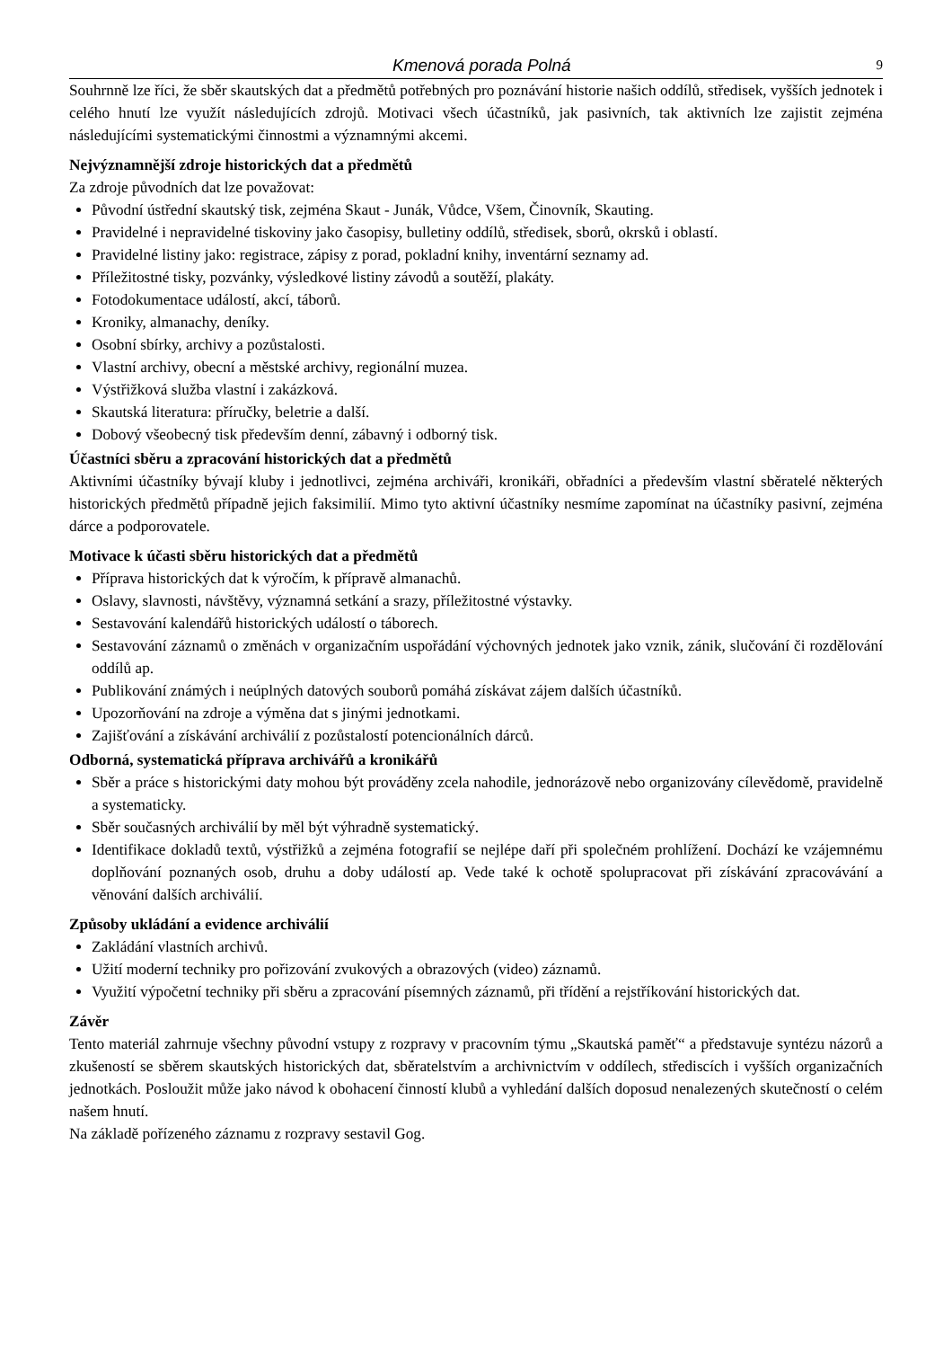Kmenová porada Polná 9
Souhrnně lze říci, že sběr skautských dat a předmětů potřebných pro poznávání historie našich oddílů, středisek, vyšších jednotek i celého hnutí lze využít následujících zdrojů. Motivaci všech účastníků, jak pasivních, tak aktivních lze zajistit zejména následujícími systematickými činnostmi a významnými akcemi.
Nejvýznamnější zdroje historických dat a předmětů
Za zdroje původních dat lze považovat:
Původní ústřední skautský tisk, zejména Skaut - Junák, Vůdce, Všem, Činovník, Skauting.
Pravidelné i nepravidelné tiskoviny jako časopisy, bulletiny oddílů, středisek, sborů, okrsků i oblastí.
Pravidelné listiny jako: registrace, zápisy z porad, pokladní knihy, inventární seznamy ad.
Příležitostné tisky, pozvánky, výsledkové listiny závodů a soutěží, plakáty.
Fotodokumentace událostí, akcí, táborů.
Kroniky, almanachy, deníky.
Osobní sbírky, archivy a pozůstalosti.
Vlastní archivy, obecní a městské archivy, regionální muzea.
Výstřižková služba vlastní i zakázková.
Skautská literatura: příručky, beletrie a další.
Dobový všeobecný tisk především denní, zábavný i odborný tisk.
Účastníci sběru a zpracování historických dat a předmětů
Aktivními účastníky bývají kluby i jednotlivci, zejména archiváři, kronikáři, obřadníci a především vlastní sběratelé některých historických předmětů případně jejich faksimilií. Mimo tyto aktivní účastníky nesmíme zapomínat na účastníky pasivní, zejména dárce a podporovatele.
Motivace k účasti sběru historických dat a předmětů
Příprava historických dat k výročím, k přípravě almanachů.
Oslavy, slavnosti, návštěvy, významná setkání a srazy, příležitostné výstavky.
Sestavování kalendářů historických událostí o táborech.
Sestavování záznamů o změnách v organizačním uspořádání výchovných jednotek jako vznik, zánik, slučování či rozdělování oddílů ap.
Publikování známých i neúplných datových souborů pomáhá získávat zájem dalších účastníků.
Upozorňování na zdroje a výměna dat s jinými jednotkami.
Zajišťování a získávání archiválií z pozůstalostí potencionálních dárců.
Odborná, systematická příprava archivářů a kronikářů
Sběr a práce s historickými daty mohou být prováděny zcela nahodile, jednorázově nebo organizovány cílevědomě, pravidelně a systematicky.
Sběr současných archiválií by měl být výhradně systematický.
Identifikace dokladů textů, výstřižků a zejména fotografií se nejlépe daří při společném prohlížení. Dochází ke vzájemnému doplňování poznaných osob, druhu a doby událostí ap. Vede také k ochotě spolupracovat při získávání zpracovávání a věnování dalších archiválií.
Způsoby ukládání a evidence archiválií
Zakládání vlastních archivů.
Užití moderní techniky pro pořizování zvukových a obrazových (video) záznamů.
Využití výpočetní techniky při sběru a zpracování písemných záznamů, při třídění a rejstříkování historických dat.
Závěr
Tento materiál zahrnuje všechny původní vstupy z rozpravy v pracovním týmu „Skautská paměť“ a představuje syntézu názorů a zkušeností se sběrem skautských historických dat, sběratelstvím a archivnictvím v oddílech, střediscích i vyšších organizačních jednotkách. Posloužit může jako návod k obohacení činností klubů a vyhledání dalších doposud nenalezených skutečností o celém našem hnutí.
Na základě pořízeného záznamu z rozpravy sestavil Gog.